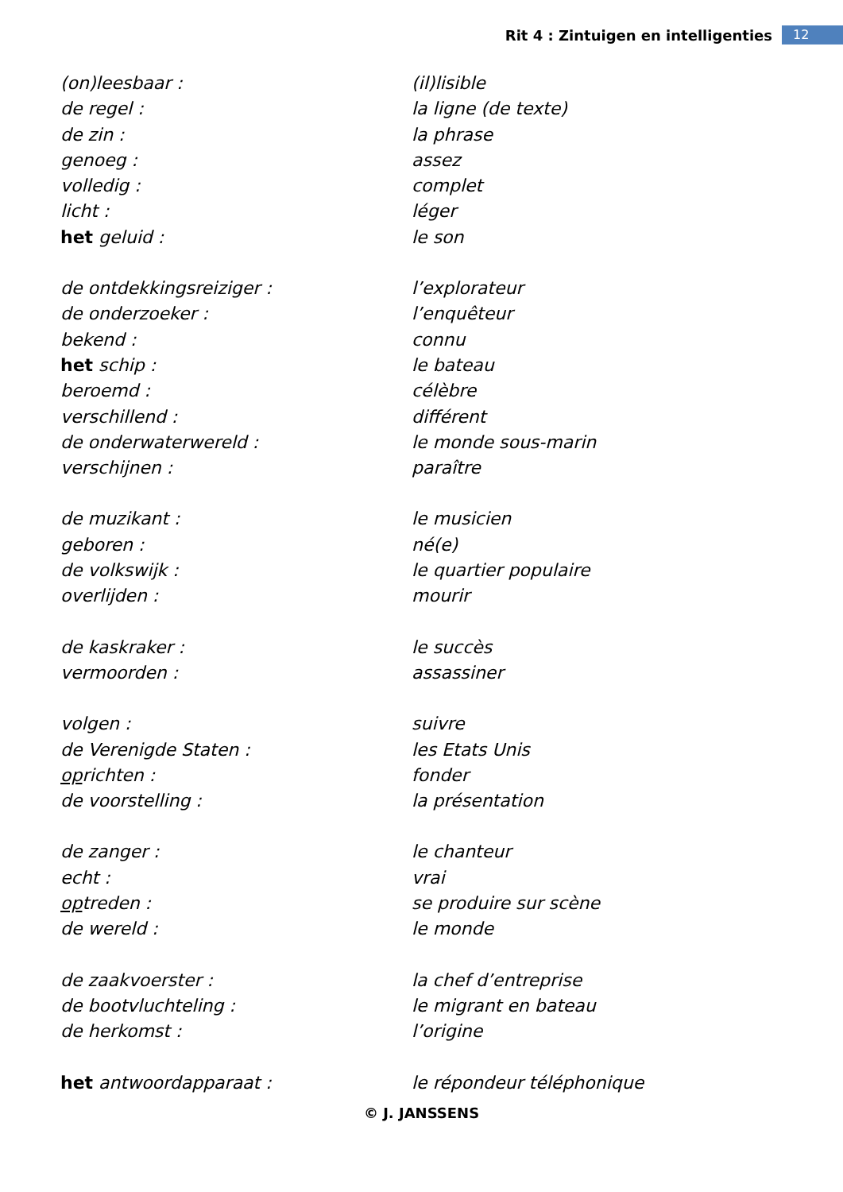Rit 4 : Zintuigen en intelligenties 12
| (on)leesbaar : | (il)lisible |
| de regel : | la ligne (de texte) |
| de zin : | la phrase |
| genoeg : | assez |
| volledig : | complet |
| licht : | léger |
| het geluid : | le son |
| de ontdekkingsreiziger : | l’explorateur |
| de onderzoeker : | l’enquêteur |
| bekend : | connu |
| het schip : | le bateau |
| beroemd : | célèbre |
| verschillend : | différent |
| de onderwaterwereld : | le monde sous-marin |
| verschijnen : | paraître |
| de muzikant : | le musicien |
| geboren : | né(e) |
| de volkswijk : | le quartier populaire |
| overlijden : | mourir |
| de kaskraker : | le succès |
| vermoorden : | assassiner |
| volgen : | suivre |
| de Verenigde Staten : | les Etats Unis |
| op richten : | fonder |
| de voorstelling : | la présentation |
| de zanger : | le chanteur |
| echt : | vrai |
| op treden : | se produire sur scène |
| de wereld : | le monde |
| de zaakvoerster : | la chef d’entreprise |
| de bootvluchteling : | le migrant en bateau |
| de herkomst : | l’origine |
| het antwoordapparaat : | le répondeur téléphonique |
© J. JANSSENS